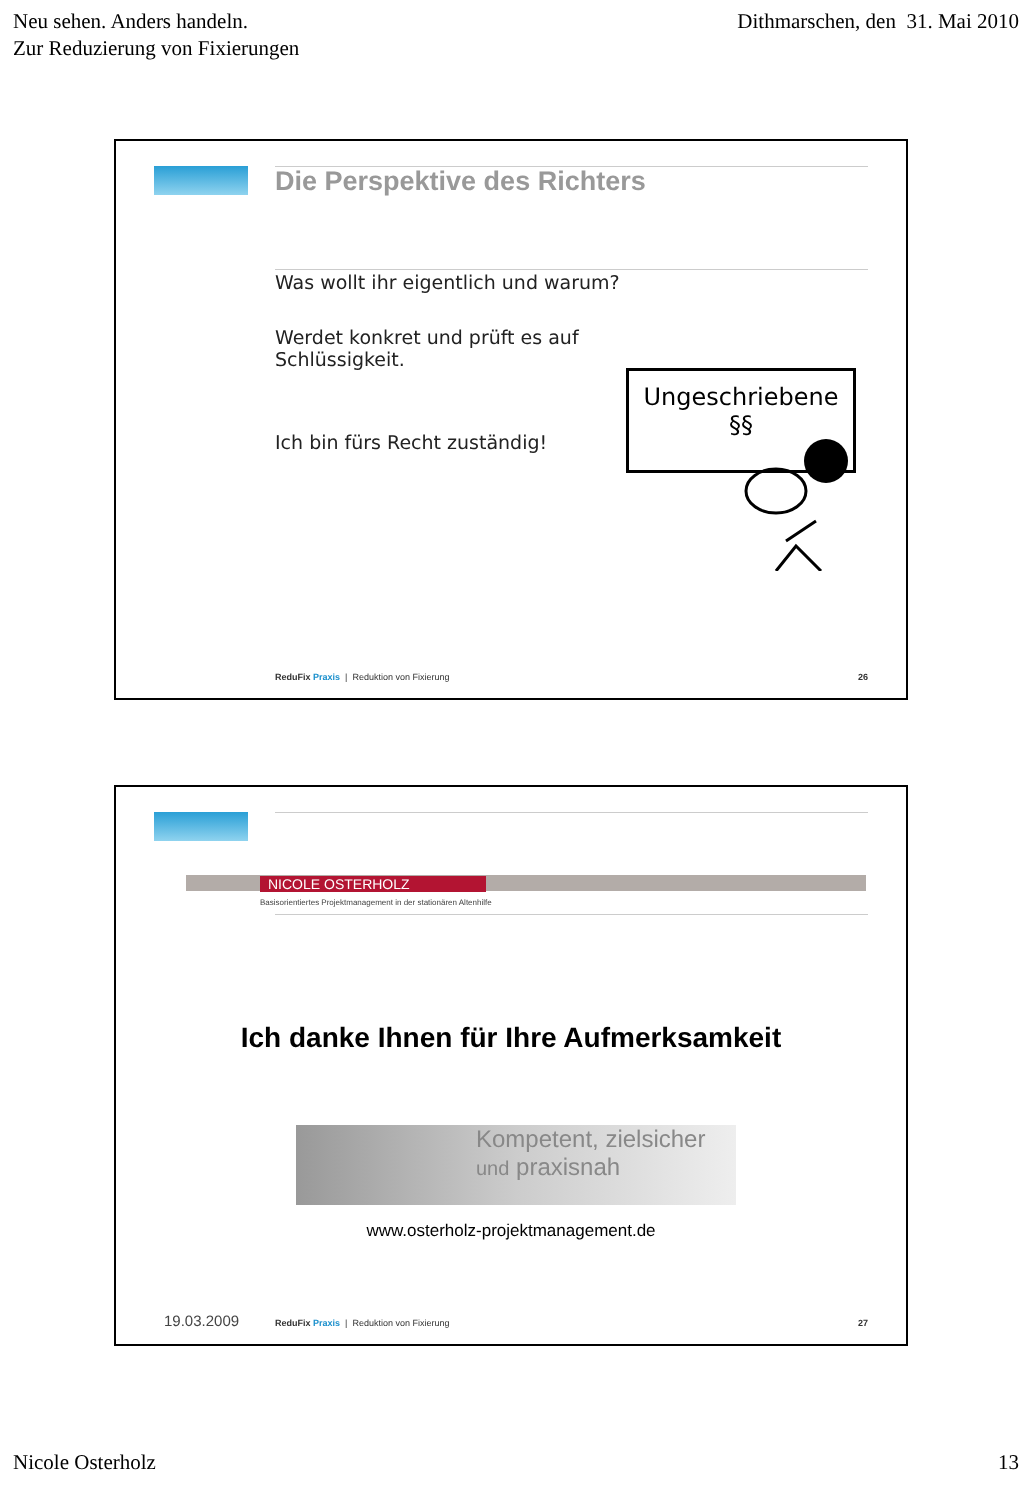Neu sehen. Anders handeln.
Zur Reduzierung von Fixierungen
Dithmarschen, den 31. Mai 2010
Die Perspektive des Richters
Was wollt ihr eigentlich und warum?
Werdet konkret und prüft es auf
Schlüssigkeit.
Ich bin fürs Recht zuständig!
Ungeschriebene
§§
ReduFix Praxis | Reduktion von Fixierung
26
NICOLE OSTERHOLZ
Basisorientiertes Projektmanagement in der stationären Altenhilfe
Ich danke Ihnen für Ihre Aufmerksamkeit
Kompetent, zielsicher und praxisnah
www.osterholz-projektmanagement.de
19.03.2009
ReduFix Praxis | Reduktion von Fixierung
27
Nicole Osterholz 13